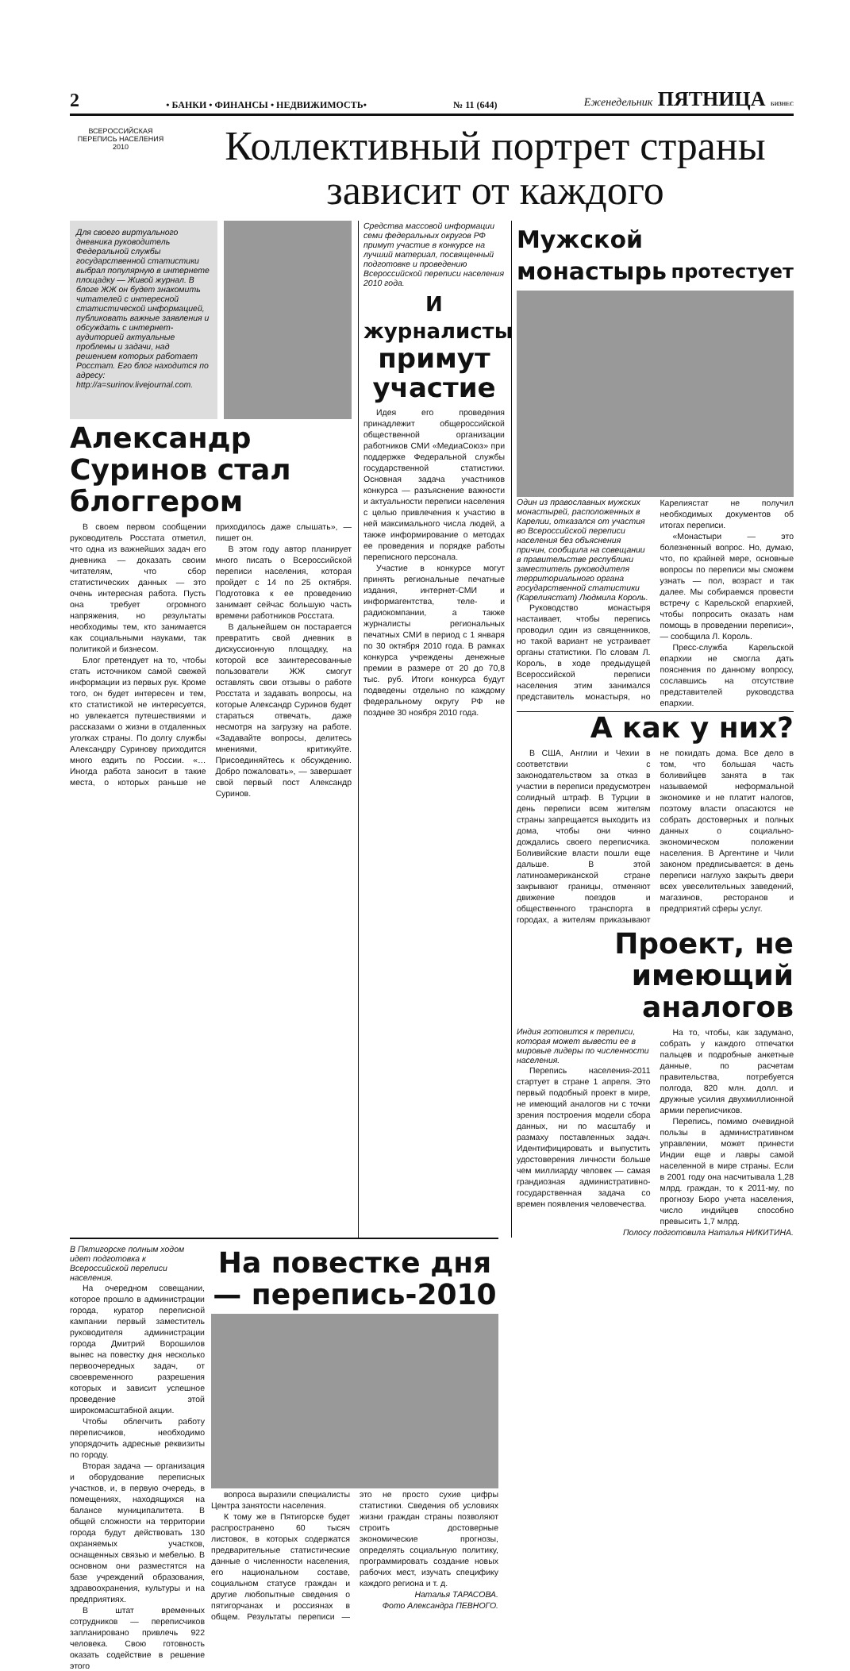2 • БАНКИ • ФИНАНСЫ • НЕДВИЖИМОСТЬ• № 11 (644) Еженедельник ПЯТНИЦА БИЗНЕС
ВСЕРОССИЙСКАЯ ПЕРЕПИСЬ НАСЕЛЕНИЯ 2010
Коллективный портрет страны зависит от каждого
Для своего виртуального дневника руководитель Федеральной службы государственной статистики выбрал популярную в интернете площадку — Живой журнал. В блоге ЖЖ он будет знакомить читателей с интересной статистической информацией, публиковать важные заявления и обсуждать с интернет-аудиторией актуальные проблемы и задачи, над решением которых работает Росстат. Его блог находится по адресу: http://a=surinov.livejournal.com.
Александр Суринов стал блоггером
В своем первом сообщении руководитель Росстата отметил, что одна из важнейших задач его дневника — доказать своим читателям, что сбор статистических данных — это очень интересная работа. Пусть она требует огромного напряжения, но результаты необходимы тем, кто занимается как социальными науками, так политикой и бизнесом.
Блог претендует на то, чтобы стать источником самой свежей информации из первых рук. Кроме того, он будет интересен и тем, кто статистикой не интересуется, но увлекается путешествиями и рассказами о жизни в отдаленных уголках страны. По долгу службы Александру Суринову приходится много ездить по России. «…Иногда работа заносит в такие места, о которых раньше не приходилось даже слышать», — пишет он.
В этом году автор планирует много писать о Всероссийской переписи населения, которая пройдет с 14 по 25 октября. Подготовка к ее проведению занимает сейчас большую часть времени работников Росстата.
В дальнейшем он постарается превратить свой дневник в дискуссионную площадку, на которой все заинтересованные пользователи ЖЖ смогут оставлять свои отзывы о работе Росстата и задавать вопросы, на которые Александр Суринов будет стараться отвечать, даже несмотря на загрузку на работе. «Задавайте вопросы, делитесь мнениями, критикуйте. Присоединяйтесь к обсуждению. Добро пожаловать», — завершает свой первый пост Александр Суринов.
Средства массовой информации семи федеральных округов РФ примут участие в конкурсе на лучший материал, посвященный подготовке и проведению Всероссийской переписи населения 2010 года.
И журналисты
примут участие
Идея его проведения принадлежит общероссийской общественной организации работников СМИ «МедиаСоюз» при поддержке Федеральной службы государственной статистики. Основная задача участников конкурса — разъяснение важности и актуальности переписи населения с целью привлечения к участию в ней максимального числа людей, а также информирование о методах ее проведения и порядке работы переписного персонала.
Участие в конкурсе могут принять региональные печатные издания, интернет-СМИ и информагентства, теле- и радиокомпании, а также журналисты региональных печатных СМИ в период с 1 января по 30 октября 2010 года. В рамках конкурса учреждены денежные премии в размере от 20 до 70,8 тыс. руб. Итоги конкурса будут подведены отдельно по каждому федеральному округу РФ не позднее 30 ноября 2010 года.
Мужской монастырь протестует
Один из православных мужских монастырей, расположенных в Карелии, отказался от участия во Всероссийской переписи населения без объяснения причин, сообщила на совещании в правительстве республики заместитель руководителя территориального органа государственной статистики (Карелиястат) Людмила Король.
Руководство монастыря настаивает, чтобы перепись проводил один из священников, но такой вариант не устраивает органы статистики. По словам Л. Король, в ходе предыдущей Всероссийской переписи населения этим занимался представитель монастыря, но Карелиястат не получил необходимых документов об итогах переписи.
«Монастыри — это болезненный вопрос. Но, думаю, что, по крайней мере, основные вопросы по переписи мы сможем узнать — пол, возраст и так далее. Мы собираемся провести встречу с Карельской епархией, чтобы попросить оказать нам помощь в проведении переписи», — сообщила Л. Король.
Пресс-служба Карельской епархии не смогла дать пояснения по данному вопросу, сославшись на отсутствие представителей руководства епархии.
А как у них?
В США, Англии и Чехии в соответствии с законодательством за отказ в участии в переписи предусмотрен солидный штраф. В Турции в день переписи всем жителям страны запрещается выходить из дома, чтобы они чинно дождались своего переписчика. Боливийские власти пошли еще дальше. В этой латиноамериканской стране закрывают границы, отменяют движение поездов и общественного транспорта в городах, а жителям приказывают не покидать дома. Все дело в том, что большая часть боливийцев занята в так называемой неформальной экономике и не платит налогов, поэтому власти опасаются не собрать достоверных и полных данных о социально-экономическом положении населения. В Аргентине и Чили законом предписывается: в день переписи наглухо закрыть двери всех увеселительных заведений, магазинов, ресторанов и предприятий сферы услуг.
Проект, не имеющий аналогов
Индия готовится к переписи, которая может вывести ее в мировые лидеры по численности населения.
Перепись населения-2011 стартует в стране 1 апреля. Это первый подобный проект в мире, не имеющий аналогов ни с точки зрения построения модели сбора данных, ни по масштабу и размаху поставленных задач. Идентифицировать и выпустить удостоверения личности больше чем миллиарду человек — самая грандиозная административно-государственная задача со времен появления человечества.
На то, чтобы, как задумано, собрать у каждого отпечатки пальцев и подробные анкетные данные, по расчетам правительства, потребуется полгода, 820 млн. долл. и дружные усилия двухмиллионной армии переписчиков.
Перепись, помимо очевидной пользы в административном управлении, может принести Индии еще и лавры самой населенной в мире страны. Если в 2001 году она насчитывала 1,28 млрд. граждан, то к 2011-му, по прогнозу Бюро учета населения, число индийцев способно превысить 1,7 млрд.
Полосу подготовила Наталья НИКИТИНА.
В Пятигорске полным ходом идет подготовка к Всероссийской переписи населения.
На очередном совещании, которое прошло в администрации города, куратор переписной кампании первый заместитель руководителя администрации города Дмитрий Ворошилов вынес на повестку дня несколько первоочередных задач, от своевременного разрешения которых и зависит успешное проведение этой широкомасштабной акции.
Чтобы облегчить работу переписчиков, необходимо упорядочить адресные реквизиты по городу.
Вторая задача — организация и оборудование переписных участков, и, в первую очередь, в помещениях, находящихся на балансе муниципалитета. В общей сложности на территории города будут действовать 130 охраняемых участков, оснащенных связью и мебелью. В основном они разместятся на базе учреждений образования, здравоохранения, культуры и на предприятиях.
В штат временных сотрудников — переписчиков запланировано привлечь 922 человека. Свою готовность оказать содействие в решение этого
На повестке дня — перепись-2010
вопроса выразили специалисты Центра занятости населения.
К тому же в Пятигорске будет распространено 60 тысяч листовок, в которых содержатся предварительные статистические данные о численности населения, его национальном составе, социальном статусе граждан и другие любопытные сведения о пятигорчанах и россиянах в общем. Результаты переписи — это не просто сухие цифры статистики. Сведения об условиях жизни граждан страны позволяют строить достоверные экономические прогнозы, определять социальную политику, программировать создание новых рабочих мест, изучать специфику каждого региона и т. д.
Наталья ТАРАСОВА.
Фото Александра ПЕВНОГО.